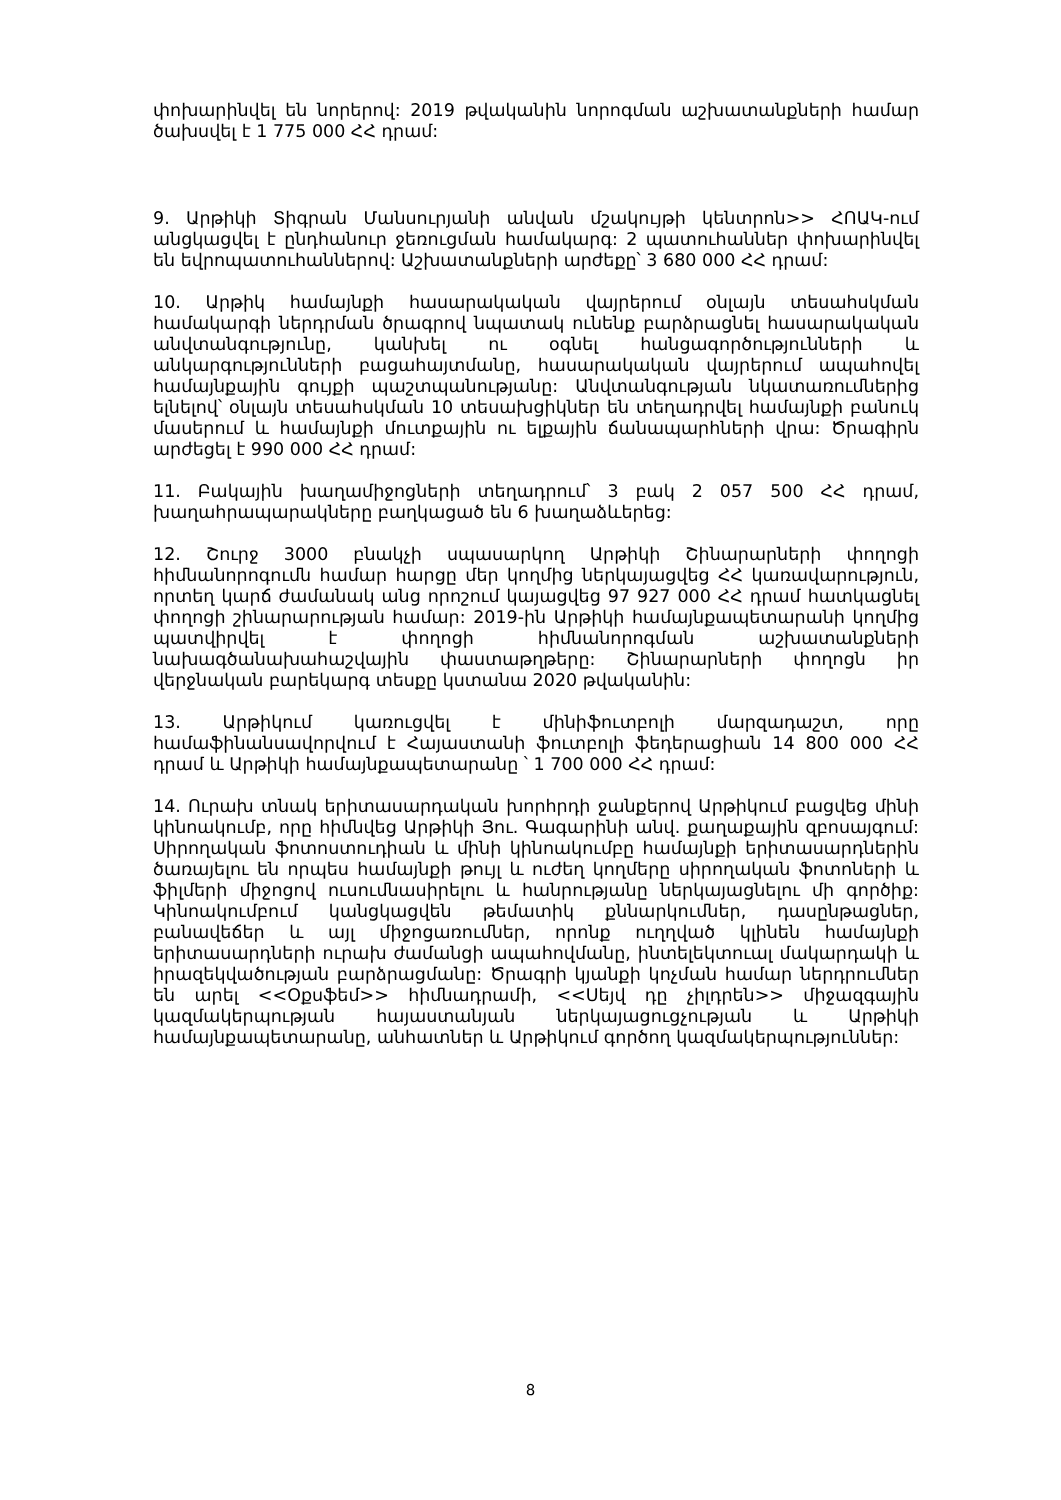փոխարինվել են նորերով: 2019 թվականին նորոգման աշխատանքների համար ծախսվել է 1 775 000 ՀՀ դրամ:
9. Արթիկի Տիգրան Մանսուրյանի անվան մշակույթի կենտրոն>> ՀՈԱԿ-ում անցկացվել է ընդհանուր ջեռուցման համակարգ: 2 պատուհաններ փոխարինվել են եվրոպատուհաններով: Աշխատանքների արժեքը՝ 3 680 000 ՀՀ դրամ:
10. Արթիկ համայնքի հասարակական վայրերում օնլայն տեսահսկման համակարգի ներդրման ծրագրով նպատակ ունենք բարձրացնել հասարակական անվտանգությունը, կանխել ու օգնել հանցագործությունների և անկարգությունների բացահայտմանը, հասարակական վայրերում ապահովել համայնքային գույքի պաշտպանությանը: Անվտանգության նկատառումներից ելնելով՝ օնլայն տեսահսկման 10 տեսախցիկներ են տեղադրվել համայնքի բանուկ մասերում և համայնքի մուտքային ու ելքային ճանապարհների վրա: Ծրագիրն արժեցել է 990 000 ՀՀ դրամ:
11. Բակային խաղամիջոցների տեղադրում՝ 3 բակ 2 057 500 ՀՀ դրամ, խաղահրապարակները բաղկացած են 6 խաղաձևերեց:
12. Շուրջ 3000 բնակչի սպասարկող Արթիկի Շինարարների փողոցի հիմնանորոգումն համար հարցը մեր կողմից ներկայացվեց ՀՀ կառավարություն, որտեղ կարճ ժամանակ անց որոշում կայացվեց 97 927 000 ՀՀ դրամ հատկացնել փողոցի շինարարության համար: 2019-ին Արթիկի համայնքապետարանի կողմից պատվիրվել է փողոցի հիմնանորոգման աշխատանքների նախագծանախահաշվային փաստաթղթերը: Շինարարների փողոցն իր վերջնական բարեկարգ տեսքը կստանա 2020 թվականին:
13. Արթիկում կառուցվել է մինիֆուտբոլի մարզադաշտ, որը համաֆինանսավորվում է Հայաստանի ֆուտբոլի ֆեդերացիան 14 800 000 ՀՀ դրամ և Արթիկի համայնքապետարանը ՝ 1 700 000 ՀՀ դրամ:
14. Ուրախ տնակ երիտասարդական խորհրդի ջանքերով Արթիկում բացվեց մինի կինոակումբ, որը հիմնվեց Արթիկի Յու. Գագարինի անվ. քաղաքային զբոսայգում: Սիրողական ֆոտոստուդիան և մինի կինոակումբը համայնքի երիտասարդներին ծառայելու են որպես համայնքի թույլ և ուժեղ կողմերը սիրողական ֆոտոների և ֆիլմերի միջոցով ուսումնասիրելու և հանրությանը ներկայացնելու մի գործիք: Կինոակումբում կանցկացվեն թեմատիկ քննարկումներ, դասընթացներ, բանավեճեր և այլ միջոցառումներ, որոնք ուղղված կլինեն համայնքի երիտասարդների ուրախ ժամանցի ապահովմանը, ինտելեկտուալ մակարդակի և իրազեկվածության բարձրացմանը: Ծրագրի կյանքի կոչման համար ներդրումներ են արել <<Օքսֆեմ>> հիմնադրամի, <<Սեյվ դը չիլդրեն>> միջազգային կազմակերպության հայաստանյան ներկայացուցչության և Արթիկի համայնքապետարանը, անհատներ և Արթիկում գործող կազմակերպություններ:
8